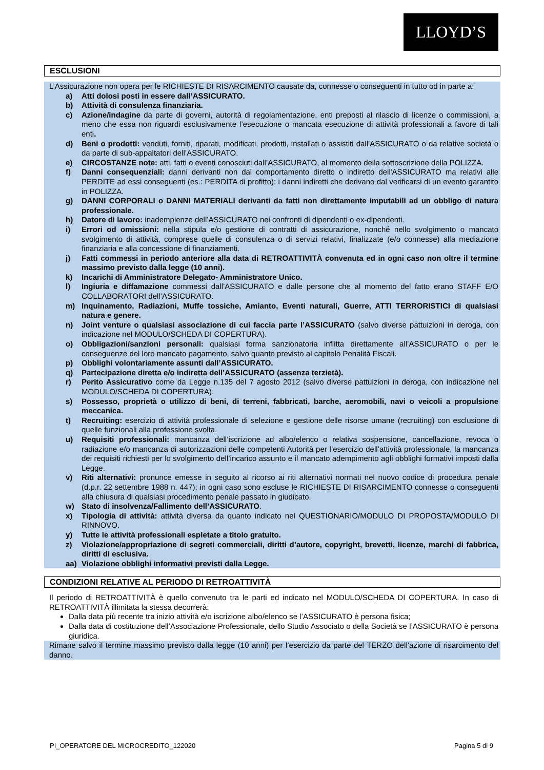LLOYD’S
ESCLUSIONI
L’Assicurazione non opera per le RICHIESTE DI RISARCIMENTO causate da, connesse o conseguenti in tutto od in parte a:
a) Atti dolosi posti in essere dall’ASSICURATO.
b) Attività di consulenza finanziaria.
c) Azione/indagine da parte di governi, autorità di regolamentazione, enti preposti al rilascio di licenze o commissioni, a meno che essa non riguardi esclusivamente l’esecuzione o mancata esecuzione di attività professionali a favore di tali enti.
d) Beni o prodotti: venduti, forniti, riparati, modificati, prodotti, installati o assistiti dall’ASSICURATO o da relative società o da parte di sub-appaltatori dell’ASSICURATO.
e) CIRCOSTANZE note: atti, fatti o eventi conosciuti dall’ASSICURATO, al momento della sottoscrizione della POLIZZA.
f) Danni consequenziali: danni derivanti non dal comportamento diretto o indiretto dell'ASSICURATO ma relativi alle PERDITE ad essi conseguenti (es.: PERDITA di profitto): i danni indiretti che derivano dal verificarsi di un evento garantito in POLIZZA.
g) DANNI CORPORALI o DANNI MATERIALI derivanti da fatti non direttamente imputabili ad un obbligo di natura professionale.
h) Datore di lavoro: inadempienze dell’ASSICURATO nei confronti di dipendenti o ex-dipendenti.
i) Errori od omissioni: nella stipula e/o gestione di contratti di assicurazione, nonché nello svolgimento o mancato svolgimento di attività, comprese quelle di consulenza o di servizi relativi, finalizzate (e/o connesse) alla mediazione finanziaria e alla concessione di finanziamenti.
j) Fatti commessi in periodo anteriore alla data di RETROATTIVITÀ convenuta ed in ogni caso non oltre il termine massimo previsto dalla legge (10 anni).
k) Incarichi di Amministratore Delegato- Amministratore Unico.
l) Ingiuria e diffamazione commessi dall’ASSICURATO e dalle persone che al momento del fatto erano STAFF E/O COLLABORATORI dell’ASSICURATO.
m) Inquinamento, Radiazioni, Muffe tossiche, Amianto, Eventi naturali, Guerre, ATTI TERRORISTICI di qualsiasi natura e genere.
n) Joint venture o qualsiasi associazione di cui faccia parte l’ASSICURATO (salvo diverse pattuizioni in deroga, con indicazione nel MODULO/SCHEDA DI COPERTURA).
o) Obbligazioni/sanzioni personali: qualsiasi forma sanzionatoria inflitta direttamente all’ASSICURATO o per le conseguenze del loro mancato pagamento, salvo quanto previsto al capitolo Penalità Fiscali.
p) Obblighi volontariamente assunti dall’ASSICURATO.
q) Partecipazione diretta e/o indiretta dell’ASSICURATO (assenza terzietà).
r) Perito Assicurativo come da Legge n.135 del 7 agosto 2012 (salvo diverse pattuizioni in deroga, con indicazione nel MODULO/SCHEDA DI COPERTURA).
s) Possesso, proprietà o utilizzo di beni, di terreni, fabbricati, barche, aeromobili, navi o veicoli a propulsione meccanica.
t) Recruiting: esercizio di attività professionale di selezione e gestione delle risorse umane (recruiting) con esclusione di quelle funzionali alla professione svolta.
u) Requisiti professionali: mancanza dell’iscrizione ad albo/elenco o relativa sospensione, cancellazione, revoca o radiazione e/o mancanza di autorizzazioni delle competenti Autorità per l’esercizio dell’attività professionale, la mancanza dei requisiti richiesti per lo svolgimento dell’incarico assunto e il mancato adempimento agli obblighi formativi imposti dalla Legge.
v) Riti alternativi: pronunce emesse in seguito al ricorso ai riti alternativi normati nel nuovo codice di procedura penale (d.p.r. 22 settembre 1988 n. 447): in ogni caso sono escluse le RICHIESTE DI RISARCIMENTO connesse o conseguenti alla chiusura di qualsiasi procedimento penale passato in giudicato.
w) Stato di insolvenza/Fallimento dell’ASSICURATO.
x) Tipologia di attività: attività diversa da quanto indicato nel QUESTIONARIO/MODULO DI PROPOSTA/MODULO DI RINNOVO.
y) Tutte le attività professionali espletate a titolo gratuito.
z) Violazione/appropriazione di segreti commerciali, diritti d’autore, copyright, brevetti, licenze, marchi di fabbrica, diritti di esclusiva.
aa) Violazione obblighi informativi previsti dalla Legge.
CONDIZIONI RELATIVE AL PERIODO DI RETROATTIVITÀ
Il periodo di RETROATTIVITÀ è quello convenuto tra le parti ed indicato nel MODULO/SCHEDA DI COPERTURA. In caso di RETROATTIVITÀ illimitata la stessa decorrerà:
Dalla data più recente tra inizio attività e/o iscrizione albo/elenco se l’ASSICURATO è persona fisica;
Dalla data di costituzione dell’Associazione Professionale, dello Studio Associato o della Società se l’ASSICURATO è persona giuridica.
Rimane salvo il termine massimo previsto dalla legge (10 anni) per l’esercizio da parte del TERZO dell’azione di risarcimento del danno.
PI_OPERATORE DEL MICROCREDITO_122020 Pagina 5 di 9